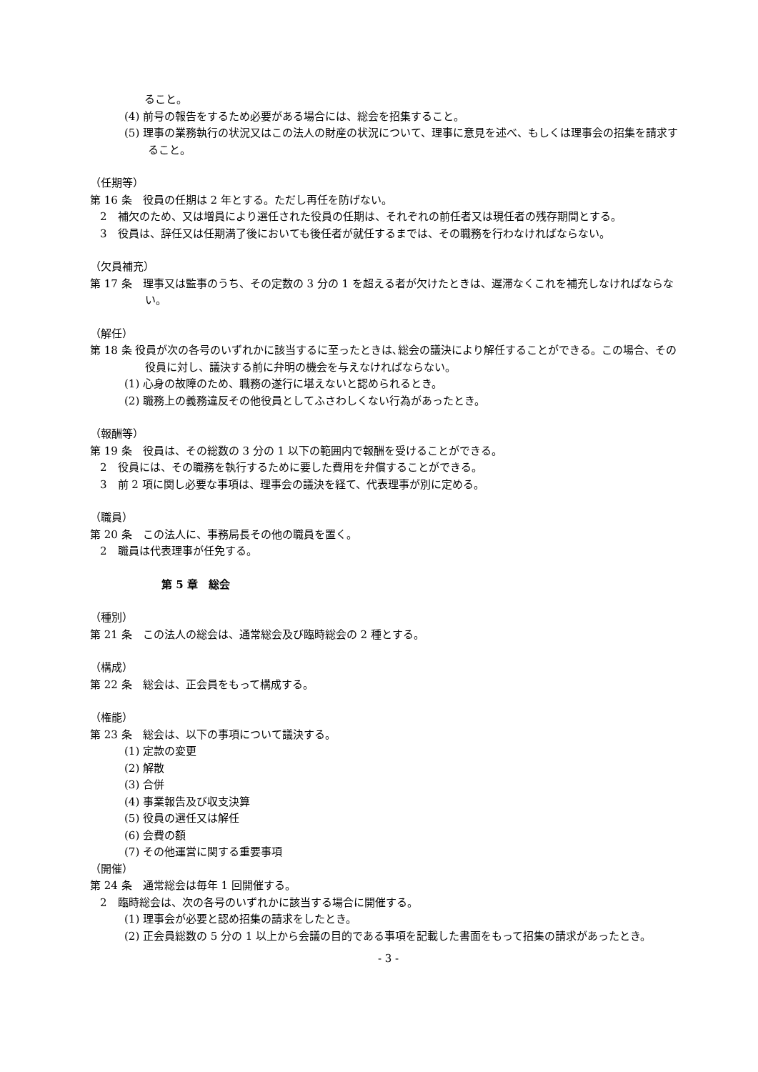ること。
(4) 前号の報告をするため必要がある場合には、総会を招集すること。
(5) 理事の業務執行の状況又はこの法人の財産の状況について、理事に意見を述べ、もしくは理事会の招集を請求すること。
（任期等）
第 16 条　役員の任期は 2 年とする。ただし再任を防げない。
2　補欠のため、又は増員により選任された役員の任期は、それぞれの前任者又は現任者の残存期間とする。
3　役員は、辞任又は任期満了後においても後任者が就任するまでは、その職務を行わなければならない。
（欠員補充）
第 17 条　理事又は監事のうち、その定数の 3 分の 1 を超える者が欠けたときは、遅滞なくこれを補充しなければならない。
（解任）
第 18 条 役員が次の各号のいずれかに該当するに至ったときは､総会の議決により解任することができる。この場合、その役員に対し、議決する前に弁明の機会を与えなければならない。
(1) 心身の故障のため、職務の遂行に堪えないと認められるとき。
(2) 職務上の義務違反その他役員としてふさわしくない行為があったとき。
（報酬等）
第 19 条　役員は、その総数の 3 分の 1 以下の範囲内で報酬を受けることができる。
2　役員には、その職務を執行するために要した費用を弁償することができる。
3　前 2 項に関し必要な事項は、理事会の議決を経て、代表理事が別に定める。
（職員）
第 20 条　この法人に、事務局長その他の職員を置く。
2　職員は代表理事が任免する。
第 5 章　総会
（種別）
第 21 条　この法人の総会は、通常総会及び臨時総会の 2 種とする。
（構成）
第 22 条　総会は、正会員をもって構成する。
（権能）
第 23 条　総会は、以下の事項について議決する。
(1) 定款の変更
(2) 解散
(3) 合併
(4) 事業報告及び収支決算
(5) 役員の選任又は解任
(6) 会費の額
(7) その他運営に関する重要事項
（開催）
第 24 条　通常総会は毎年 1 回開催する。
2　臨時総会は、次の各号のいずれかに該当する場合に開催する。
(1) 理事会が必要と認め招集の請求をしたとき。
(2) 正会員総数の 5 分の 1 以上から会議の目的である事項を記載した書面をもって招集の請求があったとき。
- 3 -